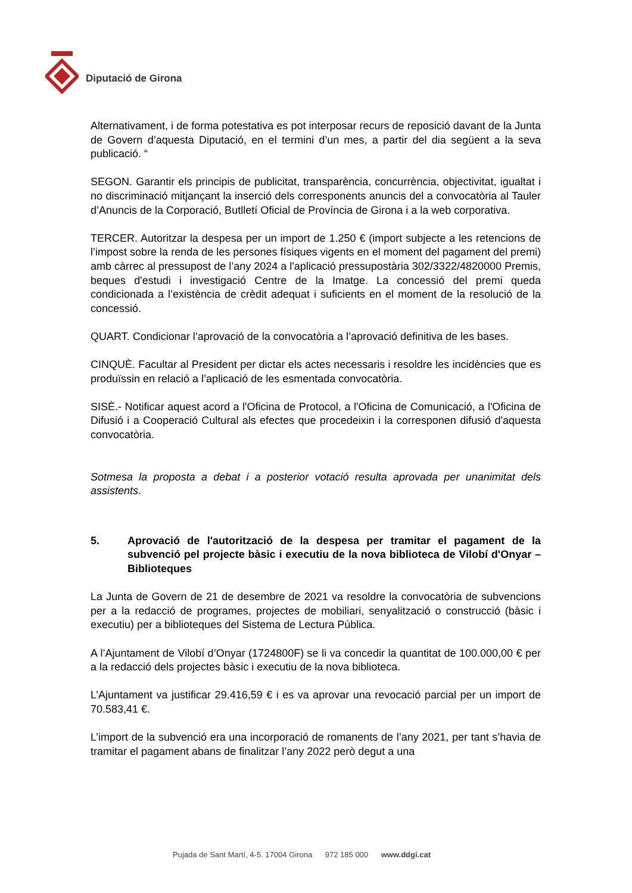Diputació de Girona
Alternativament, i de forma potestativa es pot interposar recurs de reposició davant de la Junta de Govern d’aquesta Diputació, en el termini d’un mes, a partir del dia següent a la seva publicació. “
SEGON. Garantir els principis de publicitat, transparència, concurrència, objectivitat, igualtat i no discriminació mitjançant la inserció dels corresponents anuncis del a convocatòria al Tauler d’Anuncis de la Corporació, Butlletí Oficial de Província de Girona i a la web corporativa.
TERCER. Autoritzar la despesa per un import de 1.250 € (import subjecte a les retencions de l’impost sobre la renda de les persones físiques vigents en el moment del pagament del premi) amb càrrec al pressupost de l’any 2024 a l'aplicació pressupostària 302/3322/4820000 Premis, beques d'estudi i investigació Centre de la Imatge. La concessió del premi queda condicionada a l’existència de crèdit adequat i suficients en el moment de la resolució de la concessió.
QUART. Condicionar l’aprovació de la convocatòria a l’aprovació definitiva de les bases.
CINQUÈ. Facultar al President per dictar els actes necessaris i resoldre les incidències que es produïssin en relació a l’aplicació de les esmentada convocatòria.
SISÈ.- Notificar aquest acord a l'Oficina de Protocol, a l'Oficina de Comunicació, a l'Oficina de Difusió i a Cooperació Cultural als efectes que procedeixin i la corresponen difusió d'aquesta convocatòria.
Sotmesa la proposta a debat i a posterior votació resulta aprovada per unanimitat dels assistents.
5. Aprovació de l'autorització de la despesa per tramitar el pagament de la subvenció pel projecte bàsic i executiu de la nova biblioteca de Vilobí d'Onyar – Biblioteques
La Junta de Govern de 21 de desembre de 2021 va resoldre la convocatòria de subvencions per a la redacció de programes, projectes de mobiliari, senyalització o construcció (bàsic i executiu) per a biblioteques del Sistema de Lectura Pública.
A l’Ajuntament de Vilobí d’Onyar (1724800F) se li va concedir la quantitat de 100.000,00 € per a la redacció dels projectes bàsic i executiu de la nova biblioteca.
L’Ajuntament va justificar 29.416,59 € i es va aprovar una revocació parcial per un import de 70.583,41 €.
L’import de la subvenció era una incorporació de romanents de l’any 2021, per tant s’havia de tramitar el pagament abans de finalitzar l’any 2022 però degut a una
Pujada de Sant Martí, 4-5. 17004 Girona 972 185 000 www.ddgi.cat